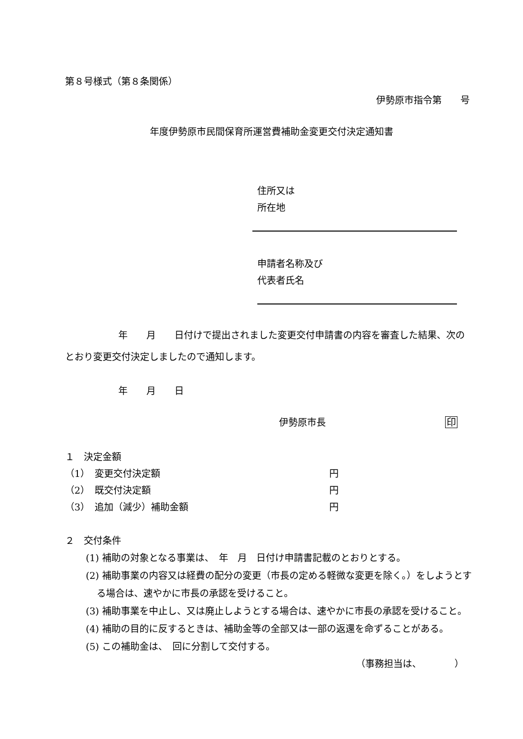第８号様式（第８条関係）
伊勢原市指令第　　号
年度伊勢原市民間保育所運営費補助金変更交付決定通知書
住所又は
所在地
申請者名称及び
代表者氏名
年　　月　　日付けで提出されました変更交付申請書の内容を審査した結果、次のとおり変更交付決定しましたので通知します。
年　　月　　日
伊勢原市長 印
１　決定金額
（1）　変更交付決定額 円
（2）　既交付決定額 円
（3）　追加（減少）補助金額 円
２　交付条件
(1) 補助の対象となる事業は、　年　月　日付け申請書記載のとおりとする。
(2) 補助事業の内容又は経費の配分の変更（市長の定める軽微な変更を除く。）をしようとする場合は、速やかに市長の承認を受けること。
(3) 補助事業を中止し、又は廃止しようとする場合は、速やかに市長の承認を受けること。
(4) 補助の目的に反するときは、補助金等の全部又は一部の返還を命ずることがある。
(5) この補助金は、　回に分割して交付する。
（事務担当は、　　　　）